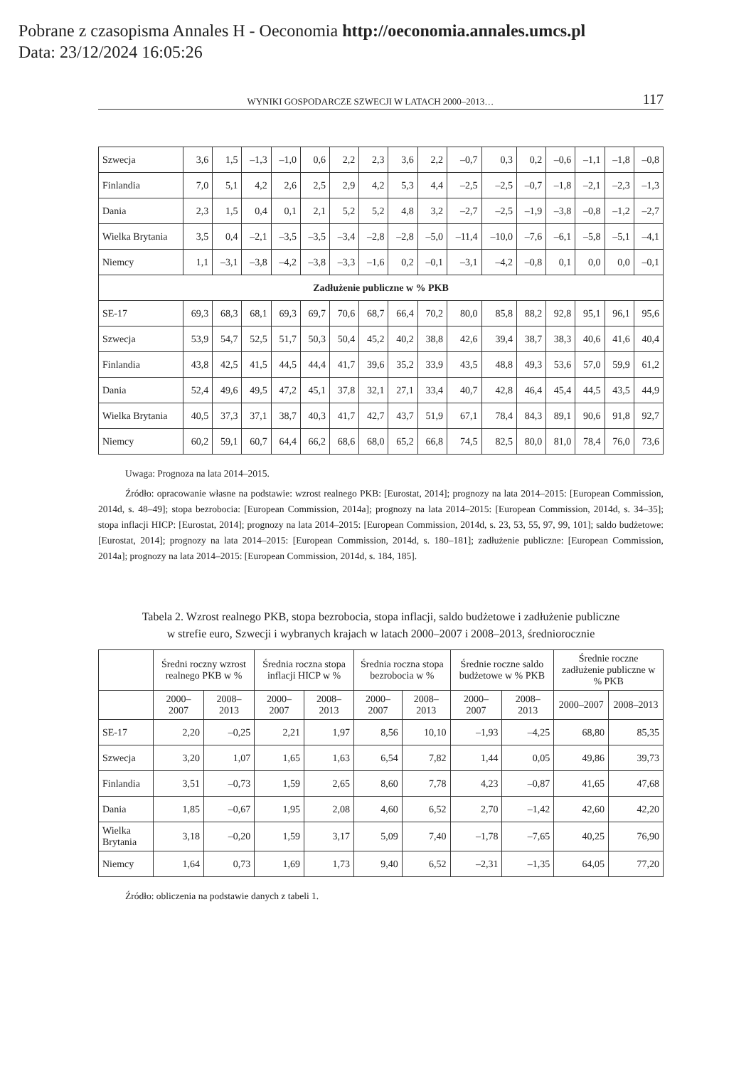Pobrane z czasopisma Annales H - Oeconomia http://oeconomia.annales.umcs.pl
Data: 23/12/2024 16:05:26
WYNIKI GOSPODARCZE SZWECJI W LATACH 2000–2013… 117
| Szwecja | 3,6 | 1,5 | –1,3 | –1,0 | 0,6 | 2,2 | 2,3 | 3,6 | 2,2 | –0,7 | 0,3 | 0,2 | –0,6 | –1,1 | –1,8 | –0,8 |
| Finlandia | 7,0 | 5,1 | 4,2 | 2,6 | 2,5 | 2,9 | 4,2 | 5,3 | 4,4 | –2,5 | –2,5 | –0,7 | –1,8 | –2,1 | –2,3 | –1,3 |
| Dania | 2,3 | 1,5 | 0,4 | 0,1 | 2,1 | 5,2 | 5,2 | 4,8 | 3,2 | –2,7 | –2,5 | –1,9 | –3,8 | –0,8 | –1,2 | –2,7 |
| Wielka Brytania | 3,5 | 0,4 | –2,1 | –3,5 | –3,5 | –3,4 | –2,8 | –2,8 | –5,0 | –11,4 | –10,0 | –7,6 | –6,1 | –5,8 | –5,1 | –4,1 |
| Niemcy | 1,1 | –3,1 | –3,8 | –4,2 | –3,8 | –3,3 | –1,6 | 0,2 | –0,1 | –3,1 | –4,2 | –0,8 | 0,1 | 0,0 | 0,0 | –0,1 |
| Zadłużenie publiczne w % PKB | | | | | | | | | | | | | | | | |
| SE-17 | 69,3 | 68,3 | 68,1 | 69,3 | 69,7 | 70,6 | 68,7 | 66,4 | 70,2 | 80,0 | 85,8 | 88,2 | 92,8 | 95,1 | 96,1 | 95,6 |
| Szwecja | 53,9 | 54,7 | 52,5 | 51,7 | 50,3 | 50,4 | 45,2 | 40,2 | 38,8 | 42,6 | 39,4 | 38,7 | 38,3 | 40,6 | 41,6 | 40,4 |
| Finlandia | 43,8 | 42,5 | 41,5 | 44,5 | 44,4 | 41,7 | 39,6 | 35,2 | 33,9 | 43,5 | 48,8 | 49,3 | 53,6 | 57,0 | 59,9 | 61,2 |
| Dania | 52,4 | 49,6 | 49,5 | 47,2 | 45,1 | 37,8 | 32,1 | 27,1 | 33,4 | 40,7 | 42,8 | 46,4 | 45,4 | 44,5 | 43,5 | 44,9 |
| Wielka Brytania | 40,5 | 37,3 | 37,1 | 38,7 | 40,3 | 41,7 | 42,7 | 43,7 | 51,9 | 67,1 | 78,4 | 84,3 | 89,1 | 90,6 | 91,8 | 92,7 |
| Niemcy | 60,2 | 59,1 | 60,7 | 64,4 | 66,2 | 68,6 | 68,0 | 65,2 | 66,8 | 74,5 | 82,5 | 80,0 | 81,0 | 78,4 | 76,0 | 73,6 |
Uwaga: Prognoza na lata 2014–2015.
Źródło: opracowanie własne na podstawie: wzrost realnego PKB: [Eurostat, 2014]; prognozy na lata 2014–2015: [European Commission, 2014d, s. 48–49]; stopa bezrobocia: [European Commission, 2014a]; prognozy na lata 2014–2015: [European Commission, 2014d, s. 34–35]; stopa inflacji HICP: [Eurostat, 2014]; prognozy na lata 2014–2015: [European Commission, 2014d, s. 23, 53, 55, 97, 99, 101]; saldo budżetowe: [Eurostat, 2014]; prognozy na lata 2014–2015: [European Commission, 2014d, s. 180–181]; zadłużenie publiczne: [European Commission, 2014a]; prognozy na lata 2014–2015: [European Commission, 2014d, s. 184, 185].
Tabela 2. Wzrost realnego PKB, stopa bezrobocia, stopa inflacji, saldo budżetowe i zadłużenie publiczne
w strefie euro, Szwecji i wybranych krajach w latach 2000–2007 i 2008–2013, średniorocznie
| | Średni roczny wzrost realnego PKB w % | | Średnia roczna stopa inflacji HICP w % | | Średnia roczna stopa bezrobocia w % | | Średnie roczne saldo budżetowe w % PKB | | Średnie roczne zadłużenie publiczne w % PKB | |
| --- | --- | --- | --- | --- | --- | --- | --- | --- | --- | --- |
| | 2000–2007 | 2008–2013 | 2000–2007 | 2008–2013 | 2000–2007 | 2008–2013 | 2000–2007 | 2008–2013 | 2000–2007 | 2008–2013 |
| SE-17 | 2,20 | –0,25 | 2,21 | 1,97 | 8,56 | 10,10 | –1,93 | –4,25 | 68,80 | 85,35 |
| Szwecja | 3,20 | 1,07 | 1,65 | 1,63 | 6,54 | 7,82 | 1,44 | 0,05 | 49,86 | 39,73 |
| Finlandia | 3,51 | –0,73 | 1,59 | 2,65 | 8,60 | 7,78 | 4,23 | –0,87 | 41,65 | 47,68 |
| Dania | 1,85 | –0,67 | 1,95 | 2,08 | 4,60 | 6,52 | 2,70 | –1,42 | 42,60 | 42,20 |
| Wielka Brytania | 3,18 | –0,20 | 1,59 | 3,17 | 5,09 | 7,40 | –1,78 | –7,65 | 40,25 | 76,90 |
| Niemcy | 1,64 | 0,73 | 1,69 | 1,73 | 9,40 | 6,52 | –2,31 | –1,35 | 64,05 | 77,20 |
Źródło: obliczenia na podstawie danych z tabeli 1.